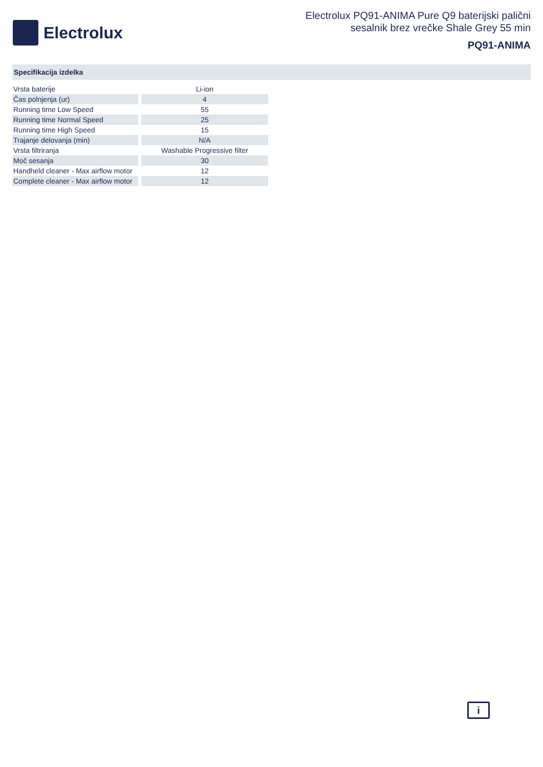Electrolux
Electrolux PQ91-ANIMA Pure Q9 baterijski palični
sesalnik brez vrečke Shale Grey 55 min
PQ91-ANIMA
Specifikacija izdelka
| Vrsta baterije | Li-ion |
| Čas polnjenja (ur) | 4 |
| Running time Low Speed | 55 |
| Running time Normal Speed | 25 |
| Running time High Speed | 15 |
| Trajanje delovanja (min) | N/A |
| Vrsta filtriranja | Washable Progressive filter |
| Moč sesanja | 30 |
| Handheld cleaner - Max airflow motor | 12 |
| Complete cleaner - Max airflow motor | 12 |
i